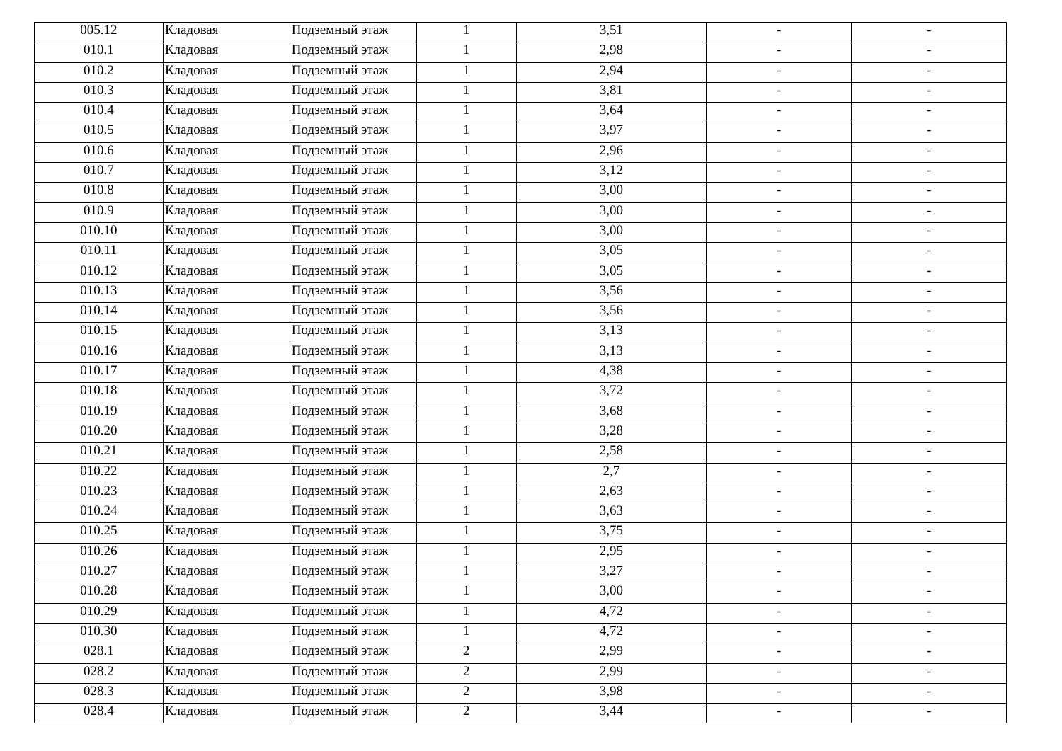| 005.12 | Кладовая | Подземный этаж | 1 | 3,51 | - | - |
| 010.1 | Кладовая | Подземный этаж | 1 | 2,98 | - | - |
| 010.2 | Кладовая | Подземный этаж | 1 | 2,94 | - | - |
| 010.3 | Кладовая | Подземный этаж | 1 | 3,81 | - | - |
| 010.4 | Кладовая | Подземный этаж | 1 | 3,64 | - | - |
| 010.5 | Кладовая | Подземный этаж | 1 | 3,97 | - | - |
| 010.6 | Кладовая | Подземный этаж | 1 | 2,96 | - | - |
| 010.7 | Кладовая | Подземный этаж | 1 | 3,12 | - | - |
| 010.8 | Кладовая | Подземный этаж | 1 | 3,00 | - | - |
| 010.9 | Кладовая | Подземный этаж | 1 | 3,00 | - | - |
| 010.10 | Кладовая | Подземный этаж | 1 | 3,00 | - | - |
| 010.11 | Кладовая | Подземный этаж | 1 | 3,05 | - | - |
| 010.12 | Кладовая | Подземный этаж | 1 | 3,05 | - | - |
| 010.13 | Кладовая | Подземный этаж | 1 | 3,56 | - | - |
| 010.14 | Кладовая | Подземный этаж | 1 | 3,56 | - | - |
| 010.15 | Кладовая | Подземный этаж | 1 | 3,13 | - | - |
| 010.16 | Кладовая | Подземный этаж | 1 | 3,13 | - | - |
| 010.17 | Кладовая | Подземный этаж | 1 | 4,38 | - | - |
| 010.18 | Кладовая | Подземный этаж | 1 | 3,72 | - | - |
| 010.19 | Кладовая | Подземный этаж | 1 | 3,68 | - | - |
| 010.20 | Кладовая | Подземный этаж | 1 | 3,28 | - | - |
| 010.21 | Кладовая | Подземный этаж | 1 | 2,58 | - | - |
| 010.22 | Кладовая | Подземный этаж | 1 | 2,7 | - | - |
| 010.23 | Кладовая | Подземный этаж | 1 | 2,63 | - | - |
| 010.24 | Кладовая | Подземный этаж | 1 | 3,63 | - | - |
| 010.25 | Кладовая | Подземный этаж | 1 | 3,75 | - | - |
| 010.26 | Кладовая | Подземный этаж | 1 | 2,95 | - | - |
| 010.27 | Кладовая | Подземный этаж | 1 | 3,27 | - | - |
| 010.28 | Кладовая | Подземный этаж | 1 | 3,00 | - | - |
| 010.29 | Кладовая | Подземный этаж | 1 | 4,72 | - | - |
| 010.30 | Кладовая | Подземный этаж | 1 | 4,72 | - | - |
| 028.1 | Кладовая | Подземный этаж | 2 | 2,99 | - | - |
| 028.2 | Кладовая | Подземный этаж | 2 | 2,99 | - | - |
| 028.3 | Кладовая | Подземный этаж | 2 | 3,98 | - | - |
| 028.4 | Кладовая | Подземный этаж | 2 | 3,44 | - | - |